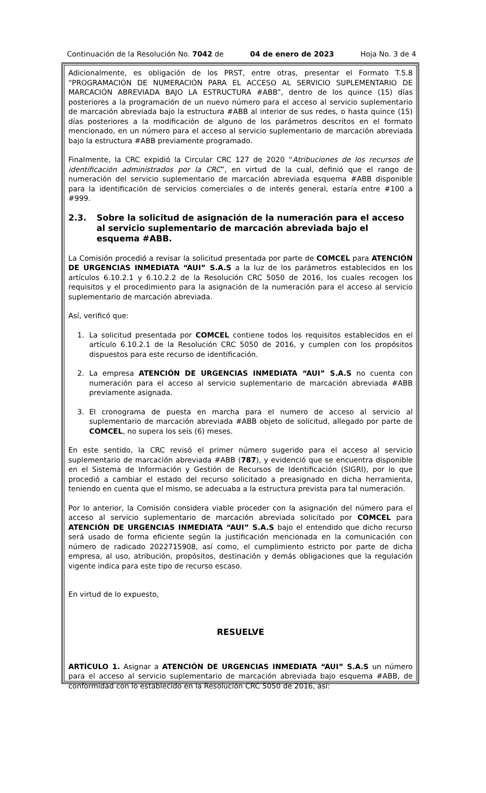Continuación de la Resolución No. 7042 de 04 de enero de 2023 Hoja No. 3 de 4
Adicionalmente, es obligación de los PRST, entre otras, presentar el Formato T.5.8 “PROGRAMACIÓN DE NUMERACIÓN PARA EL ACCESO AL SERVICIO SUPLEMENTARIO DE MARCACIÓN ABREVIADA BAJO LA ESTRUCTURA #ABB”, dentro de los quince (15) días posteriores a la programación de un nuevo número para el acceso al servicio suplementario de marcación abreviada bajo la estructura #ABB al interior de sus redes, o hasta quince (15) días posteriores a la modificación de alguno de los parámetros descritos en el formato mencionado, en un número para el acceso al servicio suplementario de marcación abreviada bajo la estructura #ABB previamente programado.
Finalmente, la CRC expidió la Circular CRC 127 de 2020 “Atribuciones de los recursos de identificación administrados por la CRC”, en virtud de la cual, definió que el rango de numeración del servicio suplementario de marcación abreviada esquema #ABB disponible para la identificación de servicios comerciales o de interés general, estaría entre #100 a #999.
2.3. Sobre la solicitud de asignación de la numeración para el acceso al servicio suplementario de marcación abreviada bajo el esquema #ABB.
La Comisión procedió a revisar la solicitud presentada por parte de COMCEL para ATENCIÓN DE URGENCIAS INMEDIATA “AUI” S.A.S a la luz de los parámetros establecidos en los artículos 6.10.2.1 y 6.10.2.2 de la Resolución CRC 5050 de 2016, los cuales recogen los requisitos y el procedimiento para la asignación de la numeración para el acceso al servicio suplementario de marcación abreviada.
Así, verificó que:
1. La solicitud presentada por COMCEL contiene todos los requisitos establecidos en el artículo 6.10.2.1 de la Resolución CRC 5050 de 2016, y cumplen con los propósitos dispuestos para este recurso de identificación.
2. La empresa ATENCIÓN DE URGENCIAS INMEDIATA “AUI” S.A.S no cuenta con numeración para el acceso al servicio suplementario de marcación abreviada #ABB previamente asignada.
3. El cronograma de puesta en marcha para el numero de acceso al servicio al suplementario de marcación abreviada #ABB objeto de solicitud, allegado por parte de COMCEL, no supera los seis (6) meses.
En este sentido, la CRC revisó el primer número sugerido para el acceso al servicio suplementario de marcación abreviada #ABB (787), y evidenció que se encuentra disponible en el Sistema de Información y Gestión de Recursos de Identificación (SIGRI), por lo que procedió a cambiar el estado del recurso solicitado a preasignado en dicha herramienta, teniendo en cuenta que el mismo, se adecuaba a la estructura prevista para tal numeración.
Por lo anterior, la Comisión considera viable proceder con la asignación del número para el acceso al servicio suplementario de marcación abreviada solicitado por COMCEL para ATENCIÓN DE URGENCIAS INMEDIATA “AUI” S.A.S bajo el entendido que dicho recurso será usado de forma eficiente según la justificación mencionada en la comunicación con número de radicado 2022715908, así como, el cumplimiento estricto por parte de dicha empresa, al uso, atribución, propósitos, destinación y demás obligaciones que la regulación vigente indica para este tipo de recurso escaso.
En virtud de lo expuesto,
RESUELVE
ARTÍCULO 1. Asignar a ATENCIÓN DE URGENCIAS INMEDIATA “AUI” S.A.S un número para el acceso al servicio suplementario de marcación abreviada bajo esquema #ABB, de conformidad con lo establecido en la Resolución CRC 5050 de 2016, así: